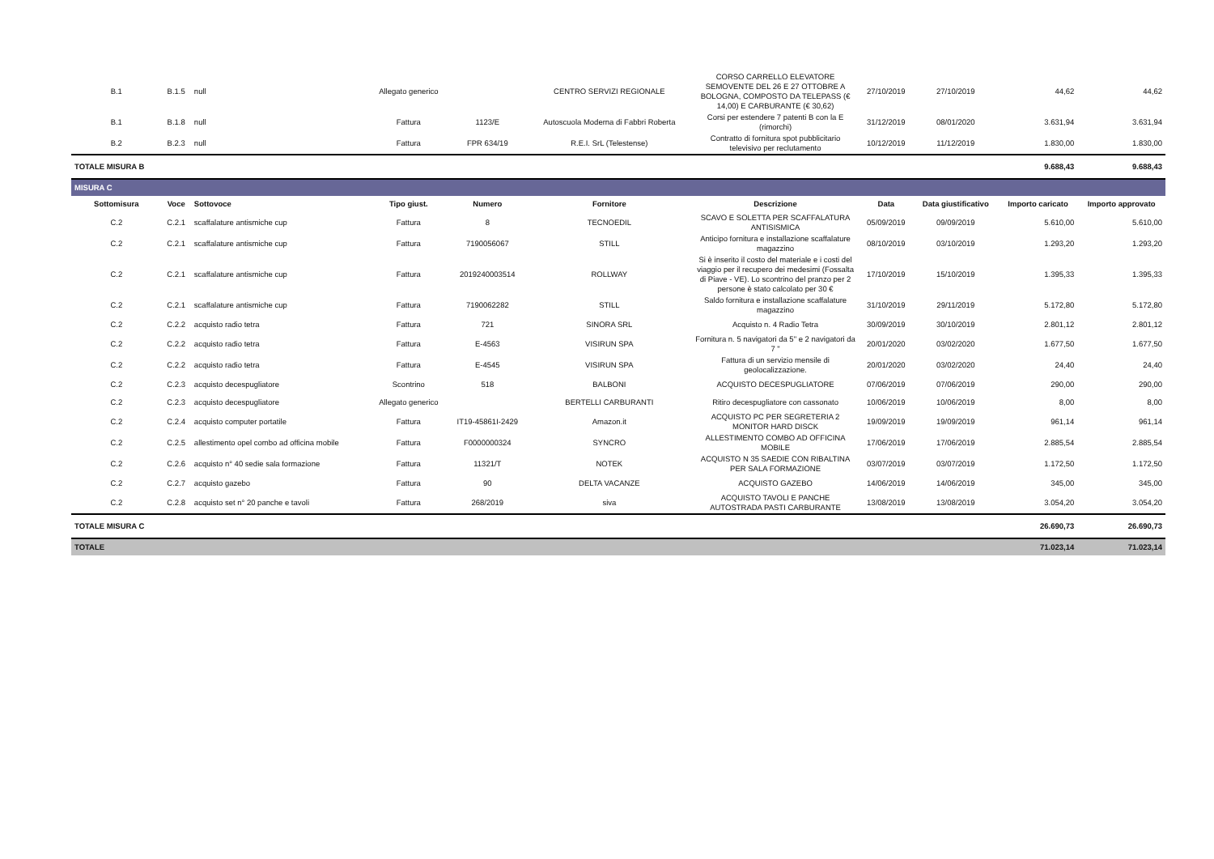| B.1 | B.1.5 | null | Allegato generico | | CENTRO SERVIZI REGIONALE | CORSO CARRELLO ELEVATORE SEMOVENTE DEL 26 E 27 OTTOBRE A BOLOGNA, COMPOSTO DA TELEPASS (€ 14,00) E CARBURANTE (€ 30,62) | 27/10/2019 | 27/10/2019 | 44,62 | 44,62 |
| B.1 | B.1.8 | null | Fattura | 1123/E | Autoscuola Moderna di Fabbri Roberta | Corsi per estendere 7 patenti B con la E (rimorchi) | 31/12/2019 | 08/01/2020 | 3.631,94 | 3.631,94 |
| B.2 | B.2.3 | null | Fattura | FPR 634/19 | R.E.I. SrL (Telestense) | Contratto di fornitura spot pubblicitario televisivo per reclutamento | 10/12/2019 | 11/12/2019 | 1.830,00 | 1.830,00 |
| TOTALE MISURA B | | | | | | | | | 9.688,43 | 9.688,43 |
| MISURA C | | | | | | | | | | |
| Sottomisura | Voce | Sottovoce | Tipo giust. | Numero | Fornitore | Descrizione | Data | Data giustificativo | Importo caricato | Importo approvato |
| C.2 | C.2.1 | scaffalature antismiche cup | Fattura | 8 | TECNOEDIL | SCAVO E SOLETTA PER SCAFFALATURA ANTISISMICA | 05/09/2019 | 09/09/2019 | 5.610,00 | 5.610,00 |
| C.2 | C.2.1 | scaffalature antismiche cup | Fattura | 7190056067 | STILL | Anticipo fornitura e installazione scaffalature magazzino | 08/10/2019 | 03/10/2019 | 1.293,20 | 1.293,20 |
| C.2 | C.2.1 | scaffalature antismiche cup | Fattura | 2019240003514 | ROLLWAY | Si è inserito il costo del materiale e i costi del viaggio per il recupero dei medesimi (Fossalta di Piave - VE). Lo scontrino del pranzo per 2 persone è stato calcolato per 30 € | 17/10/2019 | 15/10/2019 | 1.395,33 | 1.395,33 |
| C.2 | C.2.1 | scaffalature antismiche cup | Fattura | 7190062282 | STILL | Saldo fornitura e installazione scaffalature magazzino | 31/10/2019 | 29/11/2019 | 5.172,80 | 5.172,80 |
| C.2 | C.2.2 | acquisto radio tetra | Fattura | 721 | SINORA SRL | Acquisto n. 4 Radio Tetra | 30/09/2019 | 30/10/2019 | 2.801,12 | 2.801,12 |
| C.2 | C.2.2 | acquisto radio tetra | Fattura | E-4563 | VISIRUN SPA | Fornitura n. 5 navigatori da 5" e 2 navigatori da 7 " | 20/01/2020 | 03/02/2020 | 1.677,50 | 1.677,50 |
| C.2 | C.2.2 | acquisto radio tetra | Fattura | E-4545 | VISIRUN SPA | Fattura di un servizio mensile di geolocalizzazione. | 20/01/2020 | 03/02/2020 | 24,40 | 24,40 |
| C.2 | C.2.3 | acquisto decespugliatore | Scontrino | 518 | BALBONI | ACQUISTO DECESPUGLIATORE | 07/06/2019 | 07/06/2019 | 290,00 | 290,00 |
| C.2 | C.2.3 | acquisto decespugliatore | Allegato generico | | BERTELLI CARBURANTI | Ritiro decespugliatore con cassonato | 10/06/2019 | 10/06/2019 | 8,00 | 8,00 |
| C.2 | C.2.4 | acquisto computer portatile | Fattura | IT19-45861I-2429 | Amazon.it | ACQUISTO PC PER SEGRETERIA 2 MONITOR HARD DISCK | 19/09/2019 | 19/09/2019 | 961,14 | 961,14 |
| C.2 | C.2.5 | allestimento opel combo ad officina mobile | Fattura | F0000000324 | SYNCRO | ALLESTIMENTO COMBO AD OFFICINA MOBILE | 17/06/2019 | 17/06/2019 | 2.885,54 | 2.885,54 |
| C.2 | C.2.6 | acquisto n° 40 sedie sala formazione | Fattura | 11321/T | NOTEK | ACQUISTO N 35 SAEDIE CON RIBALTINA PER SALA FORMAZIONE | 03/07/2019 | 03/07/2019 | 1.172,50 | 1.172,50 |
| C.2 | C.2.7 | acquisto gazebo | Fattura | 90 | DELTA VACANZE | ACQUISTO GAZEBO | 14/06/2019 | 14/06/2019 | 345,00 | 345,00 |
| C.2 | C.2.8 | acquisto set n° 20 panche e tavoli | Fattura | 268/2019 | siva | ACQUISTO TAVOLI E PANCHE AUTOSTRADA PASTI CARBURANTE | 13/08/2019 | 13/08/2019 | 3.054,20 | 3.054,20 |
| TOTALE MISURA C | | | | | | | | | 26.690,73 | 26.690,73 |
| TOTALE | | | | | | | | | 71.023,14 | 71.023,14 |